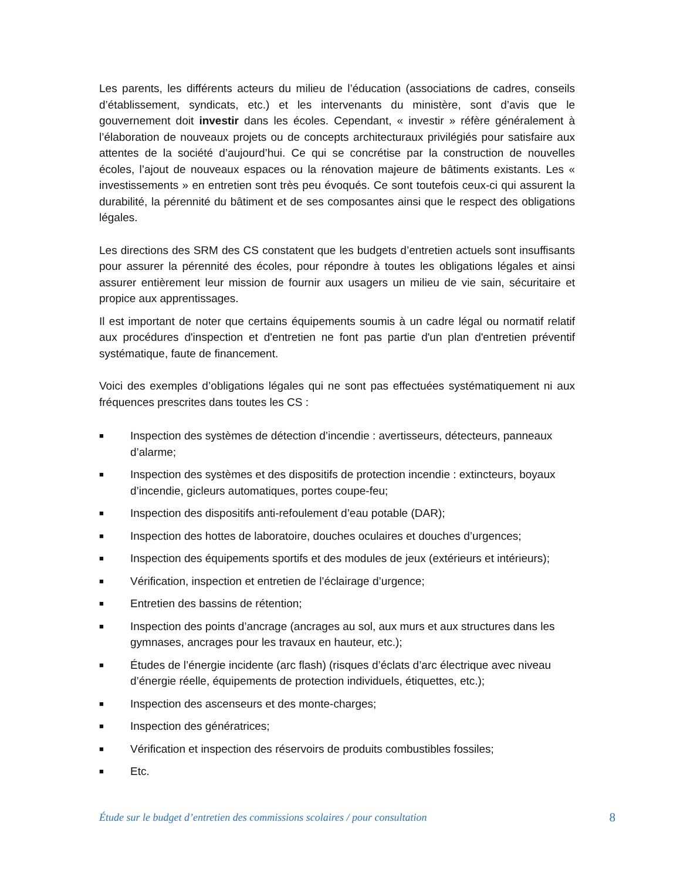Les parents, les différents acteurs du milieu de l’éducation (associations de cadres, conseils d’établissement, syndicats, etc.) et les intervenants du ministère, sont d’avis que le gouvernement doit investir dans les écoles. Cependant, « investir » réfère généralement à l’élaboration de nouveaux projets ou de concepts architecturaux privilégiés pour satisfaire aux attentes de la société d’aujourd’hui. Ce qui se concrétise par la construction de nouvelles écoles, l’ajout de nouveaux espaces ou la rénovation majeure de bâtiments existants. Les « investissements » en entretien sont très peu évoqués. Ce sont toutefois ceux-ci qui assurent la durabilité, la pérennité du bâtiment et de ses composantes ainsi que le respect des obligations légales.
Les directions des SRM des CS constatent que les budgets d’entretien actuels sont insuffisants pour assurer la pérennité des écoles, pour répondre à toutes les obligations légales et ainsi assurer entièrement leur mission de fournir aux usagers un milieu de vie sain, sécuritaire et propice aux apprentissages.
Il est important de noter que certains équipements soumis à un cadre légal ou normatif relatif aux procédures d'inspection et d'entretien ne font pas partie d'un plan d'entretien préventif systématique, faute de financement.
Voici des exemples d’obligations légales qui ne sont pas effectuées systématiquement ni aux fréquences prescrites dans toutes les CS :
■ Inspection des systèmes de détection d’incendie : avertisseurs, détecteurs, panneaux d’alarme;
■ Inspection des systèmes et des dispositifs de protection incendie : extincteurs, boyaux d’incendie, gicleurs automatiques, portes coupe-feu;
■ Inspection des dispositifs anti-refoulement d’eau potable (DAR);
■ Inspection des hottes de laboratoire, douches oculaires et douches d’urgences;
■ Inspection des équipements sportifs et des modules de jeux (extérieurs et intérieurs);
■ Vérification, inspection et entretien de l’éclairage d’urgence;
■ Entretien des bassins de rétention;
■ Inspection des points d’ancrage (ancrages au sol, aux murs et aux structures dans les gymnases, ancrages pour les travaux en hauteur, etc.);
■ Études de l’énergie incidente (arc flash) (risques d’éclats d’arc électrique avec niveau d’énergie réelle, équipements de protection individuels, étiquettes, etc.);
■ Inspection des ascenseurs et des monte-charges;
■ Inspection des génératrices;
■ Vérification et inspection des réservoirs de produits combustibles fossiles;
■ Etc.
Étude sur le budget d’entretien des commissions scolaires / pour consultation 8